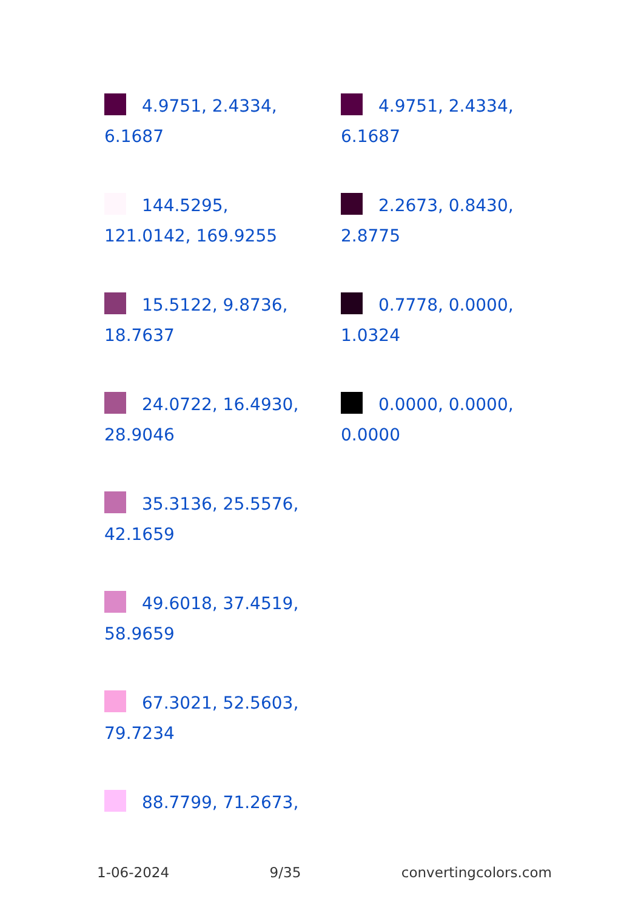4.9751, 2.4334, 6.1687
144.5295, 121.0142, 169.9255
15.5122, 9.8736, 18.7637
24.0722, 16.4930, 28.9046
35.3136, 25.5576, 42.1659
49.6018, 37.4519, 58.9659
67.3021, 52.5603, 79.7234
88.7799, 71.2673,
4.9751, 2.4334, 6.1687
2.2673, 0.8430, 2.8775
0.7778, 0.0000, 1.0324
0.0000, 0.0000, 0.0000
1-06-2024 9/35 convertingcolors.com